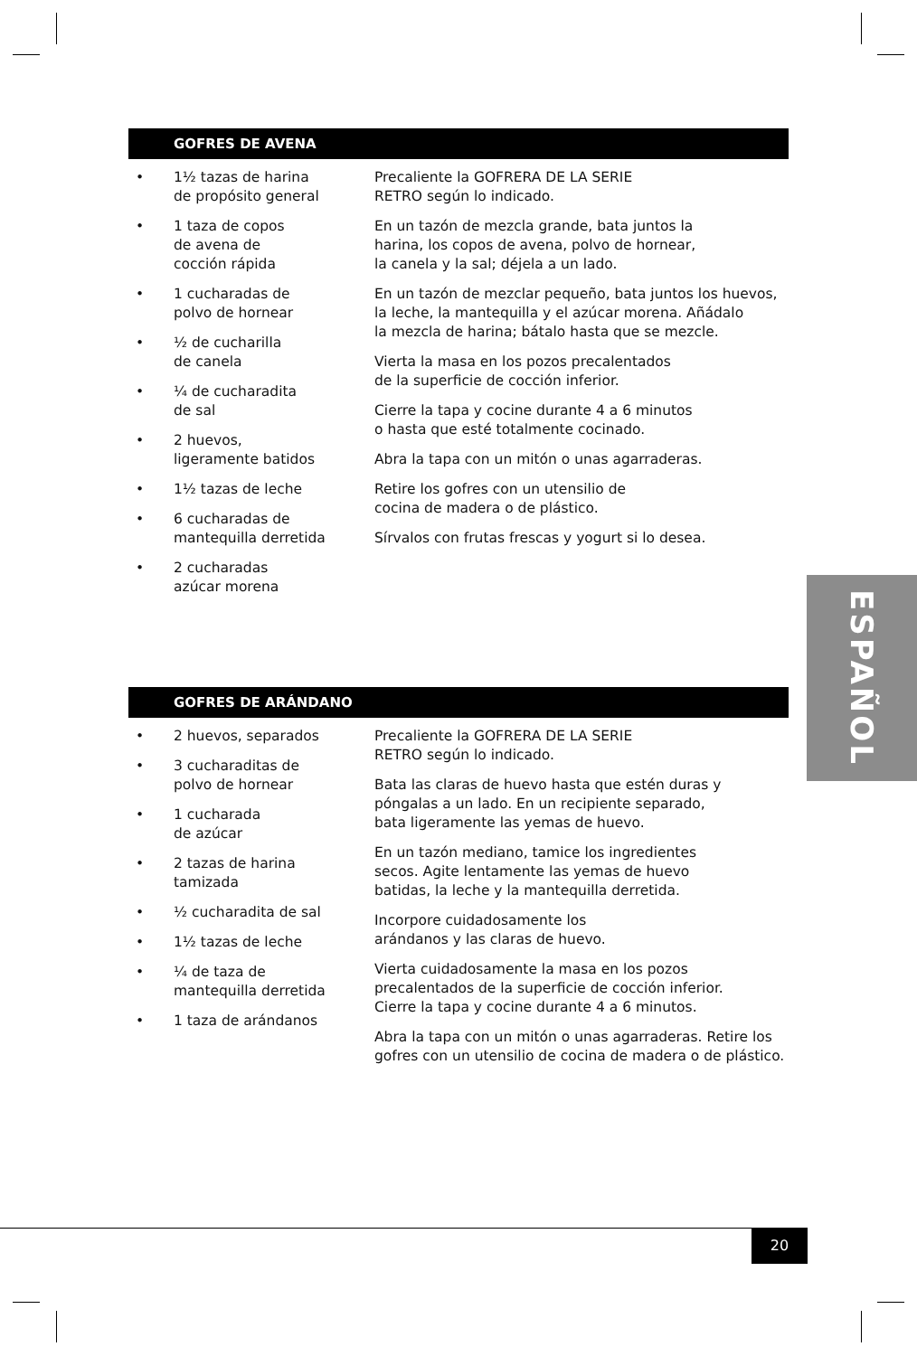GOFRES DE AVENA
• 1½ tazas de harina
de propósito general
• 1 taza de copos
de avena de
cocción rápida
• 1 cucharadas de
polvo de hornear
• ½ de cucharilla
de canela
• ¼ de cucharadita
de sal
• 2 huevos,
ligeramente batidos
• 1½ tazas de leche
• 6 cucharadas de
mantequilla derretida
• 2 cucharadas
azúcar morena
Precaliente la GOFRERA DE LA SERIE
RETRO según lo indicado.
En un tazón de mezcla grande, bata juntos la
harina, los copos de avena, polvo de hornear,
la canela y la sal; déjela a un lado.
En un tazón de mezclar pequeño, bata juntos los huevos,
la leche, la mantequilla y el azúcar morena. Añádalo
la mezcla de harina; bátalo hasta que se mezcle.
Vierta la masa en los pozos precalentados
de la superficie de cocción inferior.
Cierre la tapa y cocine durante 4 a 6 minutos
o hasta que esté totalmente cocinado.
Abra la tapa con un mitón o unas agarraderas.
Retire los gofres con un utensilio de
cocina de madera o de plástico.
Sírvalos con frutas frescas y yogurt si lo desea.
ESPAÑOL
GOFRES DE ARÁNDANO
• 2 huevos, separados
• 3 cucharaditas de
polvo de hornear
• 1 cucharada
de azúcar
• 2 tazas de harina
tamizada
• ½ cucharadita de sal
• 1½ tazas de leche
• ¼ de taza de
mantequilla derretida
• 1 taza de arándanos
Precaliente la GOFRERA DE LA SERIE
RETRO según lo indicado.
Bata las claras de huevo hasta que estén duras y
póngalas a un lado. En un recipiente separado,
bata ligeramente las yemas de huevo.
En un tazón mediano, tamice los ingredientes
secos. Agite lentamente las yemas de huevo
batidas, la leche y la mantequilla derretida.
Incorpore cuidadosamente los
arándanos y las claras de huevo.
Vierta cuidadosamente la masa en los pozos
precalentados de la superficie de cocción inferior.
Cierre la tapa y cocine durante 4 a 6 minutos.
Abra la tapa con un mitón o unas agarraderas. Retire los
gofres con un utensilio de cocina de madera o de plástico.
20